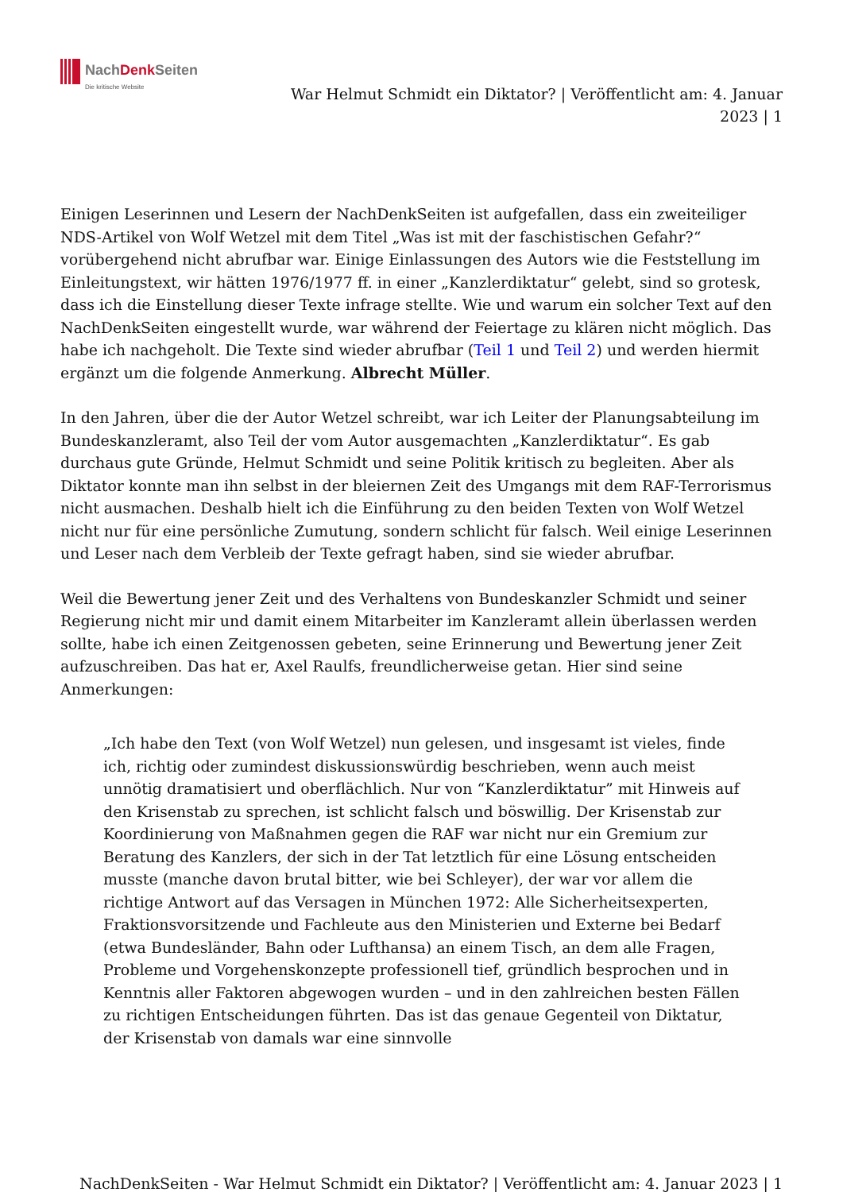NachDenk Seiten
Die kritische Website
War Helmut Schmidt ein Diktator? | Veröffentlicht am: 4. Januar 2023 | 1
Einigen Leserinnen und Lesern der NachDenkSeiten ist aufgefallen, dass ein zweiteiliger NDS-Artikel von Wolf Wetzel mit dem Titel „Was ist mit der faschistischen Gefahr?“ vorübergehend nicht abrufbar war. Einige Einlassungen des Autors wie die Feststellung im Einleitungstext, wir hätten 1976/1977 ff. in einer „Kanzlerdiktatur“ gelebt, sind so grotesk, dass ich die Einstellung dieser Texte infrage stellte. Wie und warum ein solcher Text auf den NachDenkSeiten eingestellt wurde, war während der Feiertage zu klären nicht möglich. Das habe ich nachgeholt. Die Texte sind wieder abrufbar (Teil 1 und Teil 2) und werden hiermit ergänzt um die folgende Anmerkung. Albrecht Müller.
In den Jahren, über die der Autor Wetzel schreibt, war ich Leiter der Planungsabteilung im Bundeskanzleramt, also Teil der vom Autor ausgemachten „Kanzlerdiktatur“. Es gab durchaus gute Gründe, Helmut Schmidt und seine Politik kritisch zu begleiten. Aber als Diktator konnte man ihn selbst in der bleiernen Zeit des Umgangs mit dem RAF-Terrorismus nicht ausmachen. Deshalb hielt ich die Einführung zu den beiden Texten von Wolf Wetzel nicht nur für eine persönliche Zumutung, sondern schlicht für falsch. Weil einige Leserinnen und Leser nach dem Verbleib der Texte gefragt haben, sind sie wieder abrufbar.
Weil die Bewertung jener Zeit und des Verhaltens von Bundeskanzler Schmidt und seiner Regierung nicht mir und damit einem Mitarbeiter im Kanzleramt allein überlassen werden sollte, habe ich einen Zeitgenossen gebeten, seine Erinnerung und Bewertung jener Zeit aufzuschreiben. Das hat er, Axel Raulfs, freundlicherweise getan. Hier sind seine Anmerkungen:
„Ich habe den Text (von Wolf Wetzel) nun gelesen, und insgesamt ist vieles, finde ich, richtig oder zumindest diskussionswürdig beschrieben, wenn auch meist unnötig dramatisiert und oberflächlich. Nur von “Kanzlerdiktatur” mit Hinweis auf den Krisenstab zu sprechen, ist schlicht falsch und böswillig. Der Krisenstab zur Koordinierung von Maßnahmen gegen die RAF war nicht nur ein Gremium zur Beratung des Kanzlers, der sich in der Tat letztlich für eine Lösung entscheiden musste (manche davon brutal bitter, wie bei Schleyer), der war vor allem die richtige Antwort auf das Versagen in München 1972: Alle Sicherheitsexperten, Fraktionsvorsitzende und Fachleute aus den Ministerien und Externe bei Bedarf (etwa Bundesländer, Bahn oder Lufthansa) an einem Tisch, an dem alle Fragen, Probleme und Vorgehenskonzepte professionell tief, gründlich besprochen und in Kenntnis aller Faktoren abgewogen wurden – und in den zahlreichen besten Fällen zu richtigen Entscheidungen führten. Das ist das genaue Gegenteil von Diktatur, der Krisenstab von damals war eine sinnvolle
NachDenkSeiten - War Helmut Schmidt ein Diktator? | Veröffentlicht am: 4. Januar 2023 | 1